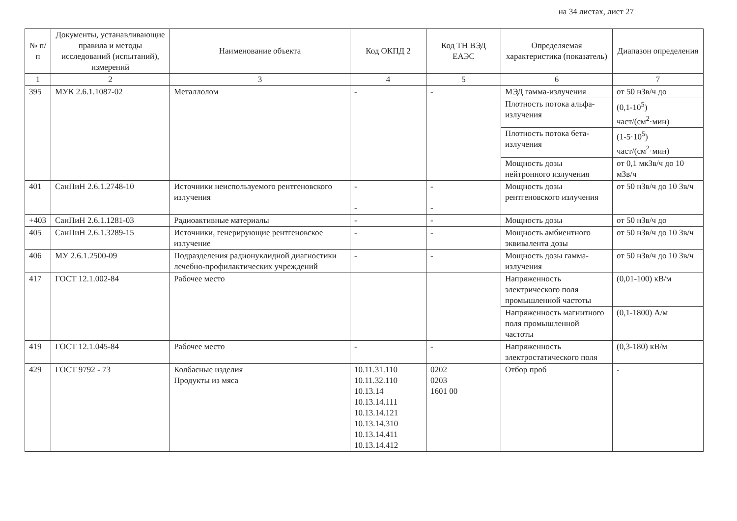на 34 листах, лист 27
| № п/п | Документы, устанавливающие правила и методы исследований (испытаний), измерений | Наименование объекта | Код ОКПД 2 | Код ТН ВЭД ЕАЭС | Определяемая характеристика (показатель) | Диапазон определения |
| --- | --- | --- | --- | --- | --- | --- |
| 1 | 2 | 3 | 4 | 5 | 6 | 7 |
| 395 | МУК 2.6.1.1087-02 | Металлолом | - | - | МЭД гамма-излучения | от 50 нЗв/ч до |
| | | | | | Плотность потока альфа-излучения | (0,1-10<sup>5</sup>) част/(см<sup>2</sup>·мин) |
| | | | | | Плотность потока бета-излучения | (1-5·10<sup>5</sup>) част/(см<sup>2</sup>·мин) |
| | | | | | Мощность дозы нейтронного излучения | от 0,1 мкЗв/ч до 10 мЗв/ч |
| 401 | СанПиН 2.6.1.2748-10 | Источники неиспользуемого рентгеновского излучения | - - | - - | Мощность дозы рентгеновского излучения | от 50 нЗв/ч до 10 Зв/ч |
| +403 | СанПиН 2.6.1.1281-03 | Радиоактивные материалы | - | - | Мощность дозы | от 50 нЗв/ч до |
| 405 | СанПиН 2.6.1.3289-15 | Источники, генерирующие рентгеновское излучение | - | - | Мощность амбиентного эквивалента дозы | от 50 нЗв/ч до 10 Зв/ч |
| 406 | МУ 2.6.1.2500-09 | Подразделения радионуклидной диагностики лечебно-профилактических учреждений | - | - | Мощность дозы гамма-излучения | от 50 нЗв/ч до 10 Зв/ч |
| 417 | ГОСТ 12.1.002-84 | Рабочее место | | | Напряженность электрического поля промышленной частоты | (0,01-100) кВ/м |
| | | | | | Напряженность магнитного поля промышленной частоты | (0,1-1800) А/м |
| 419 | ГОСТ 12.1.045-84 | Рабочее место | - | - | Напряженность электростатического поля | (0,3-180) кВ/м |
| 429 | ГОСТ 9792 - 73 | Колбасные изделия Продукты из мяса | 10.11.31.110 10.11.32.110 10.13.14 10.13.14.111 10.13.14.121 10.13.14.310 10.13.14.411 10.13.14.412 | 0202 0203 1601 00 | Отбор проб | - |